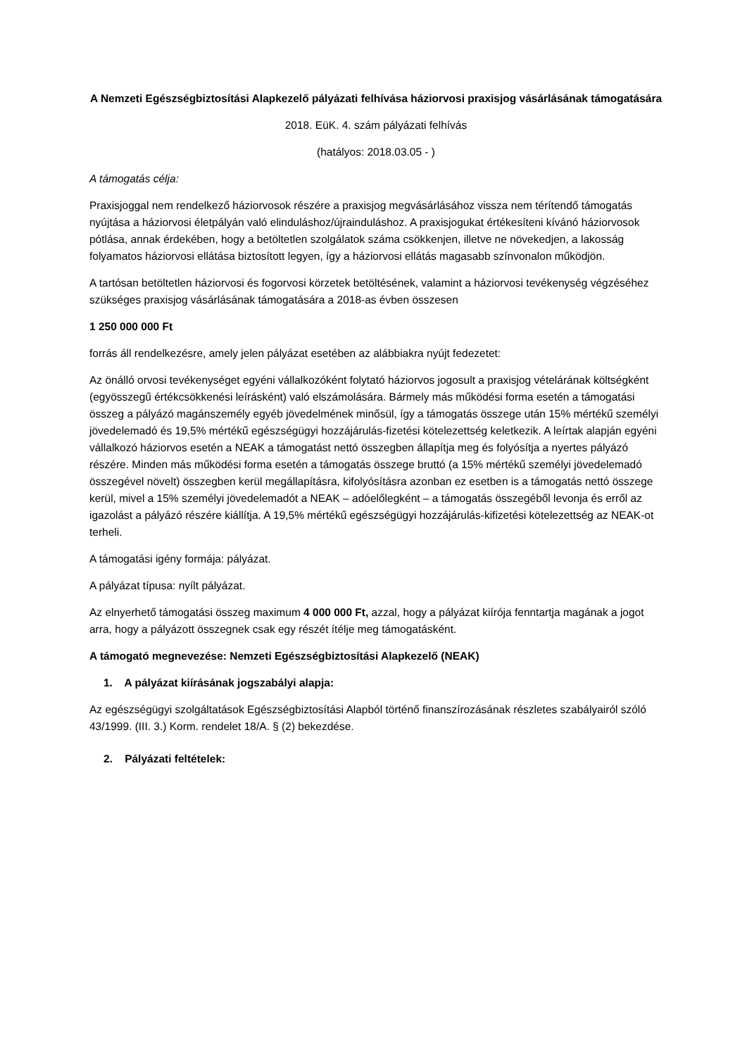A Nemzeti Egészségbiztosítási Alapkezelő pályázati felhívása háziorvosi praxisjog vásárlásának támogatására
2018. EüK. 4. szám pályázati felhívás
(hatályos: 2018.03.05 - )
A támogatás célja:
Praxisjoggal nem rendelkező háziorvosok részére a praxisjog megvásárlásához vissza nem térítendő támogatás nyújtása a háziorvosi életpályán való elinduláshoz/újrainduláshoz. A praxisjogukat értékesíteni kívánó háziorvosok pótlása, annak érdekében, hogy a betöltetlen szolgálatok száma csökkenjen, illetve ne növekedjen, a lakosság folyamatos háziorvosi ellátása biztosított legyen, így a háziorvosi ellátás magasabb színvonalon működjön.
A tartósan betöltetlen háziorvosi és fogorvosi körzetek betöltésének, valamint a háziorvosi tevékenység végzéséhez szükséges praxisjog vásárlásának támogatására a 2018-as évben összesen
1 250 000 000 Ft
forrás áll rendelkezésre, amely jelen pályázat esetében az alábbiakra nyújt fedezetet:
Az önálló orvosi tevékenységet egyéni vállalkozóként folytató háziorvos jogosult a praxisjog vételárának költségként (egyösszegű értékcsökkenési leírásként) való elszámolására. Bármely más működési forma esetén a támogatási összeg a pályázó magánszemély egyéb jövedelmének minősül, így a támogatás összege után 15% mértékű személyi jövedelemadó és 19,5% mértékű egészségügyi hozzájárulás-fizetési kötelezettség keletkezik. A leírtak alapján egyéni vállalkozó háziorvos esetén a NEAK a támogatást nettó összegben állapítja meg és folyósítja a nyertes pályázó részére. Minden más működési forma esetén a támogatás összege bruttó (a 15% mértékű személyi jövedelemadó összegével növelt) összegben kerül megállapításra, kifolyósításra azonban ez esetben is a támogatás nettó összege kerül, mivel a 15% személyi jövedelemadót a NEAK – adóelőlegként – a támogatás összegéből levonja és erről az igazolást a pályázó részére kiállítja. A 19,5% mértékű egészségügyi hozzájárulás-kifizetési kötelezettség az NEAK-ot terheli.
A támogatási igény formája: pályázat.
A pályázat típusa: nyílt pályázat.
Az elnyerhető támogatási összeg maximum 4 000 000 Ft, azzal, hogy a pályázat kiírója fenntartja magának a jogot arra, hogy a pályázott összegnek csak egy részét ítélje meg támogatásként.
A támogató megnevezése: Nemzeti Egészségbiztosítási Alapkezelő (NEAK)
1. A pályázat kiírásának jogszabályi alapja:
Az egészségügyi szolgáltatások Egészségbiztosítási Alapból történő finanszírozásának részletes szabályairól szóló 43/1999. (III. 3.) Korm. rendelet 18/A. § (2) bekezdése.
2. Pályázati feltételek: